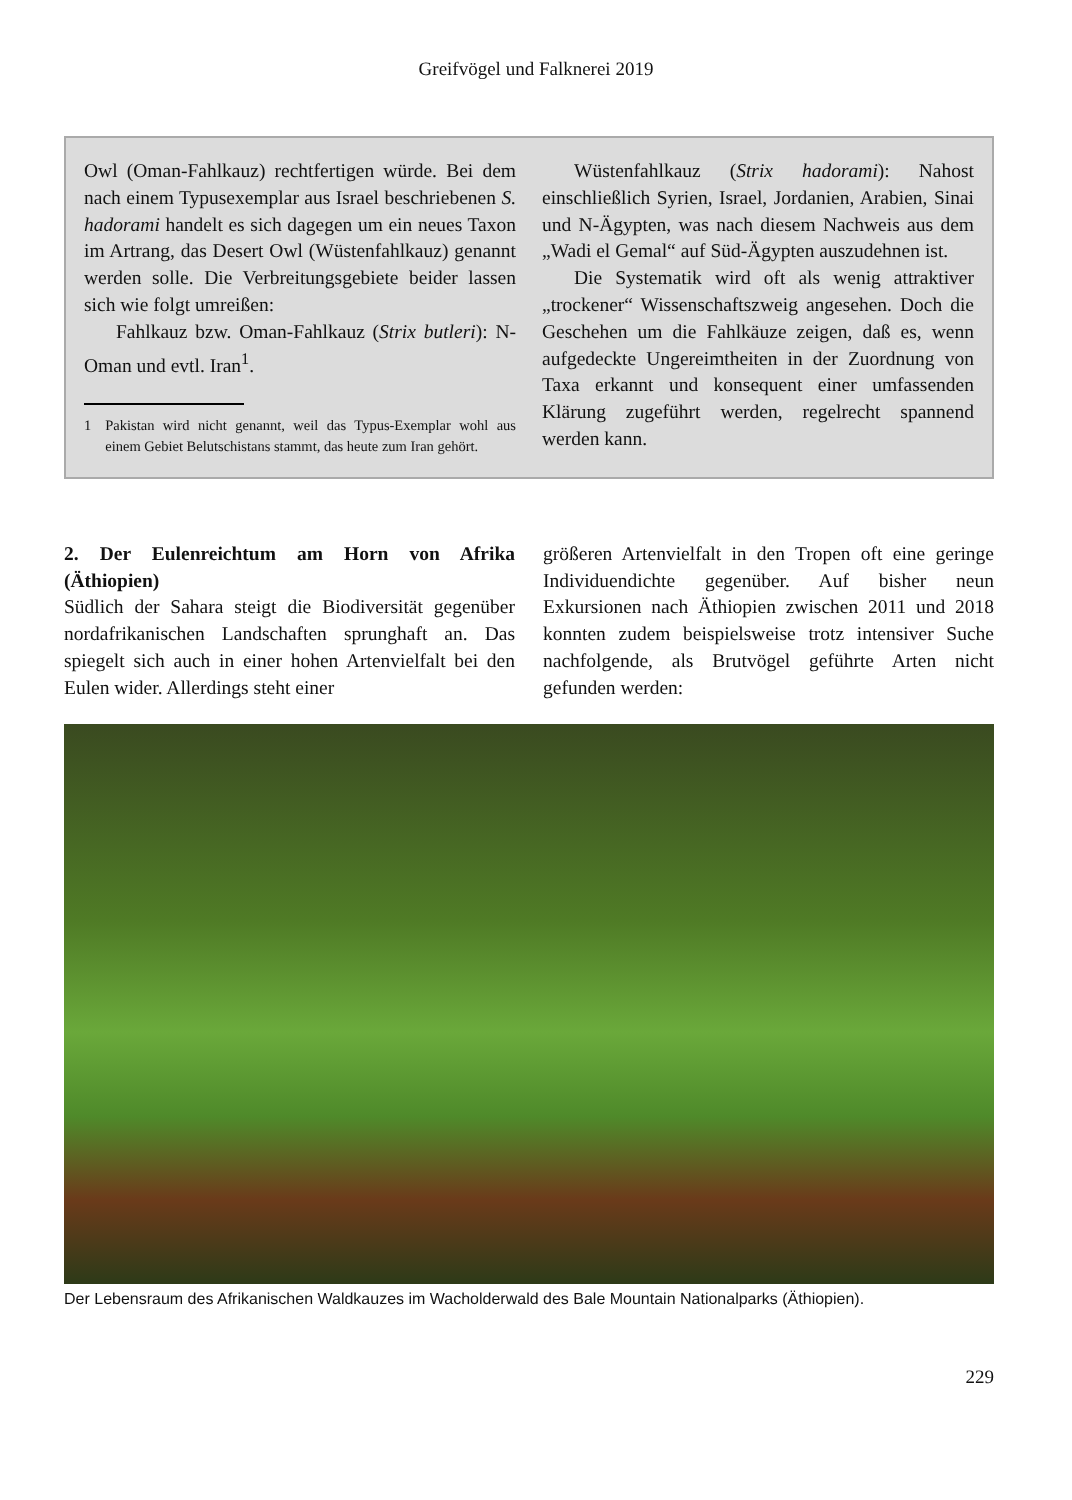Greifvögel und Falknerei 2019
Owl (Oman-Fahlkauz) rechtfertigen würde. Bei dem nach einem Typusexemplar aus Israel beschriebenen S. hadorami handelt es sich dagegen um ein neues Taxon im Artrang, das Desert Owl (Wüstenfahlkauz) genannt werden solle. Die Verbreitungsgebiete beider lassen sich wie folgt umreißen:
Fahlkauz bzw. Oman-Fahlkauz (Strix butleri): N-Oman und evtl. Iran<sup>1</sup>.
1 Pakistan wird nicht genannt, weil das Typus-Exemplar wohl aus einem Gebiet Belutschistans stammt, das heute zum Iran gehört.
Wüstenfahlkauz (Strix hadorami): Nahost einschließlich Syrien, Israel, Jordanien, Arabien, Sinai und N-Ägypten, was nach diesem Nachweis aus dem „Wadi el Gemal“ auf Süd-Ägypten auszudehnen ist.
Die Systematik wird oft als wenig attraktiver „trockener“ Wissenschaftszweig angesehen. Doch die Geschehen um die Fahlkäuze zeigen, daß es, wenn aufgedeckte Ungereimtheiten in der Zuordnung von Taxa erkannt und konsequent einer umfassenden Klärung zugeführt werden, regelrecht spannend werden kann.
2. Der Eulenreichtum am Horn von Afrika (Äthiopien)
Südlich der Sahara steigt die Biodiversität gegenüber nordafrikanischen Landschaften sprunghaft an. Das spiegelt sich auch in einer hohen Artenvielfalt bei den Eulen wider. Allerdings steht einer
größeren Artenvielfalt in den Tropen oft eine geringe Individuendichte gegenüber. Auf bisher neun Exkursionen nach Äthiopien zwischen 2011 und 2018 konnten zudem beispielsweise trotz intensiver Suche nachfolgende, als Brutvögel geführte Arten nicht gefunden werden:
Der Lebensraum des Afrikanischen Waldkauzes im Wacholderwald des Bale Mountain Nationalparks (Äthiopien).
229